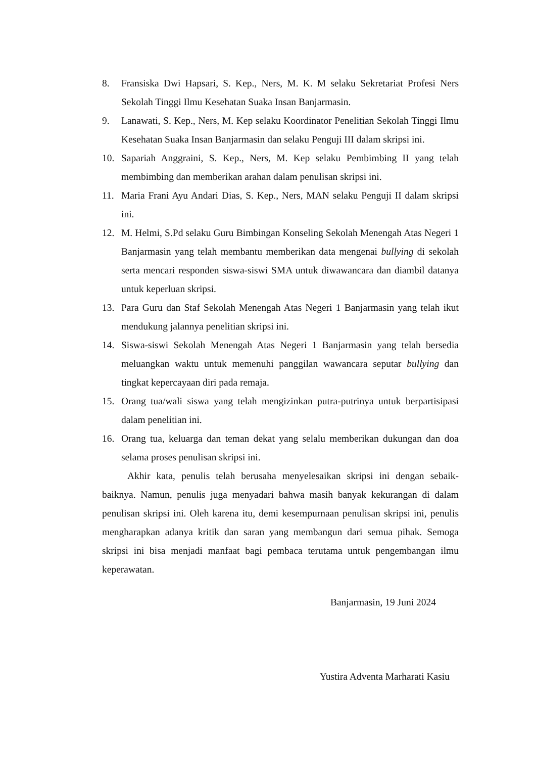8. Fransiska Dwi Hapsari, S. Kep., Ners, M. K. M selaku Sekretariat Profesi Ners Sekolah Tinggi Ilmu Kesehatan Suaka Insan Banjarmasin.
9. Lanawati, S. Kep., Ners, M. Kep selaku Koordinator Penelitian Sekolah Tinggi Ilmu Kesehatan Suaka Insan Banjarmasin dan selaku Penguji III dalam skripsi ini.
10. Sapariah Anggraini, S. Kep., Ners, M. Kep selaku Pembimbing II yang telah membimbing dan memberikan arahan dalam penulisan skripsi ini.
11. Maria Frani Ayu Andari Dias, S. Kep., Ners, MAN selaku Penguji II dalam skripsi ini.
12. M. Helmi, S.Pd selaku Guru Bimbingan Konseling Sekolah Menengah Atas Negeri 1 Banjarmasin yang telah membantu memberikan data mengenai bullying di sekolah serta mencari responden siswa-siswi SMA untuk diwawancara dan diambil datanya untuk keperluan skripsi.
13. Para Guru dan Staf Sekolah Menengah Atas Negeri 1 Banjarmasin yang telah ikut mendukung jalannya penelitian skripsi ini.
14. Siswa-siswi Sekolah Menengah Atas Negeri 1 Banjarmasin yang telah bersedia meluangkan waktu untuk memenuhi panggilan wawancara seputar bullying dan tingkat kepercayaan diri pada remaja.
15. Orang tua/wali siswa yang telah mengizinkan putra-putrinya untuk berpartisipasi dalam penelitian ini.
16. Orang tua, keluarga dan teman dekat yang selalu memberikan dukungan dan doa selama proses penulisan skripsi ini.
Akhir kata, penulis telah berusaha menyelesaikan skripsi ini dengan sebaik-baiknya. Namun, penulis juga menyadari bahwa masih banyak kekurangan di dalam penulisan skripsi ini. Oleh karena itu, demi kesempurnaan penulisan skripsi ini, penulis mengharapkan adanya kritik dan saran yang membangun dari semua pihak. Semoga skripsi ini bisa menjadi manfaat bagi pembaca terutama untuk pengembangan ilmu keperawatan.
Banjarmasin, 19 Juni 2024
Yustira Adventa Marharati Kasiu